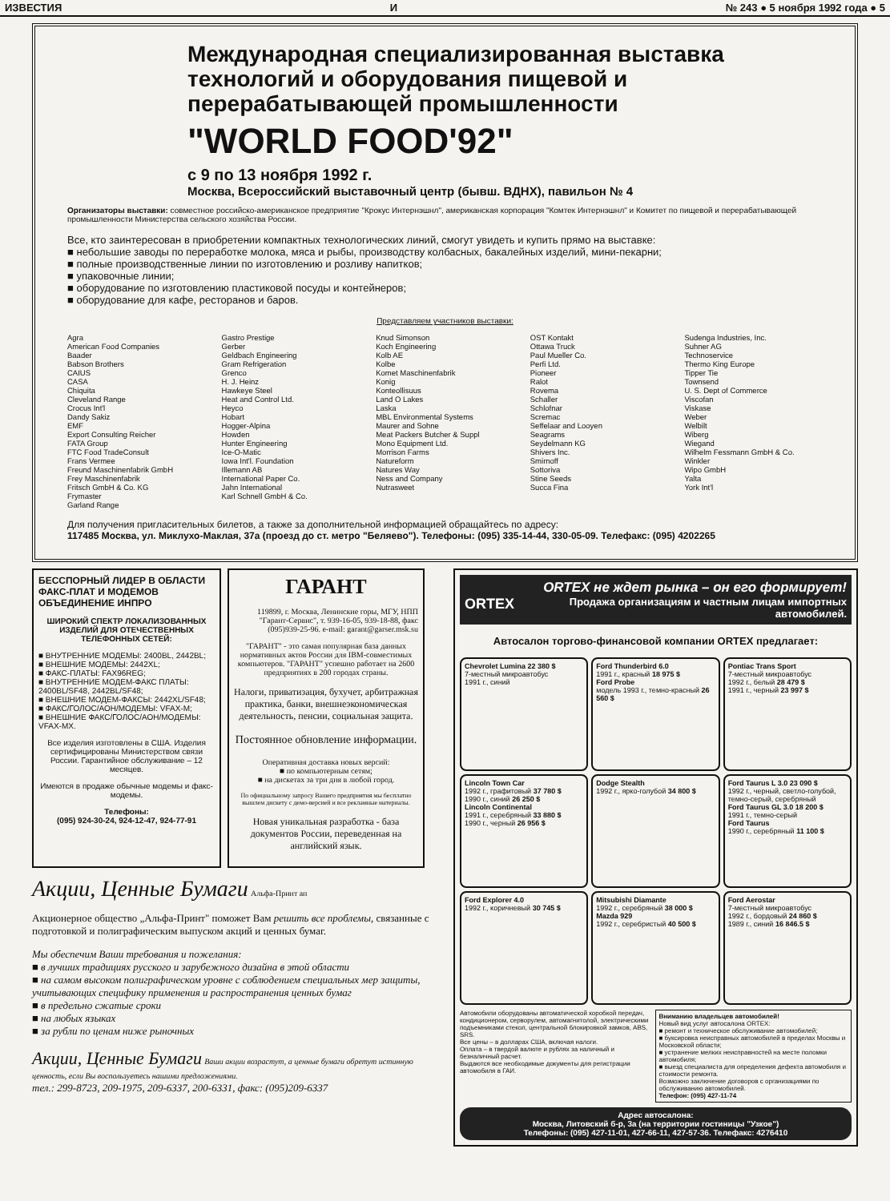ИЗВЕСТИЯ И № 243 ● 5 ноября 1992 года ● 5
Международная специализированная выставка технологий и оборудования пищевой и перерабатывающей промышленности
"WORLD FOOD'92"
с 9 по 13 ноября 1992 г.
Москва, Всероссийский выставочный центр (бывш. ВДНХ), павильон № 4
Организаторы выставки: совместное российско-американское предприятие "Крокус Интернэшнл", американская корпорация "Комтек Интернэшнл" и Комитет по пищевой и перерабатывающей промышленности Министерства сельского хозяйства России.
Все, кто заинтересован в приобретении компактных технологических линий, смогут увидеть и купить прямо на выставке:
■ небольшие заводы по переработке молока, мяса и рыбы, производству колбасных, бакалейных изделий, мини-пекарни;
■ полные производственные линии по изготовлению и розливу напитков;
■ упаковочные линии;
■ оборудование по изготовлению пластиковой посуды и контейнеров;
■ оборудование для кафе, ресторанов и баров.
Представляем участников выставки:
Agra
American Food Companies
Baader
Babson Brothers
CAIUS
CASA
Chiquita
Cleveland Range
Crocus Int'l
Dandy Sakiz
EMF
Export Consulting Reicher
FATA Group
FTC Food TradeConsult
Frans Vermee
Freund Maschinenfabrik GmbH
Frey Maschinenfabrik
Fritsch GmbH & Co. KG
Frymaster
Garland Range
Gastro Prestige
Gerber
Geldbach Engineering
Gram Refrigeration
Grenco
H. J. Heinz
Hawkeye Steel
Heat and Control Ltd.
Heyco
Hobart
Hogger-Alpina
Howden
Hunter Engineering
Ice-O-Matic
Iowa Int'l. Foundation
Illemann AB
International Paper Co.
Jahn International
Karl Schnell GmbH & Co.
Knud Simonson
Koch Engineering
Kolb AE
Kolbe
Komet Maschinenfabrik
Konig
Konteollisuus
Land O Lakes
Laska
MBL Environmental Systems
Maurer and Sohne
Meat Packers Butcher & Suppl
Mono Equipment Ltd.
Morrison Farms
Natureform
Natures Way
Ness and Company
Nutrasweet
OST Kontakt
Ottawa Truck
Paul Mueller Co.
Perfi Ltd.
Pioneer
Ralot
Rovema
Schaller
Schlofnar
Scremac
Seffelaar and Looyen
Seagrams
Seydelmann KG
Shivers Inc.
Smirnoff
Sottoriva
Stine Seeds
Succa Fina
Sudenga Industries, Inc.
Suhner AG
Technoservice
Thermo King Europe
Tipper Tie
Townsend
U. S. Dept of Commerce
Viscofan
Viskase
Weber
Welbilt
Wiberg
Wiegand
Wilhelm Fessmann GmbH & Co.
Winkler
Wipo GmbH
Yalta
York Int'l
Для получения пригласительных билетов, а также за дополнительной информацией обращайтесь по адресу:
117485 Москва, ул. Миклухо-Маклая, 37а (проезд до ст. метро "Беляево"). Телефоны: (095) 335-14-44, 330-05-09. Телефакс: (095) 4202265
БЕССПОРНЫЙ ЛИДЕР В ОБЛАСТИ ФАКС-ПЛАТ И МОДЕМОВ ОБЪЕДИНЕНИЕ ИНПРО
ШИРОКИЙ СПЕКТР ЛОКАЛИЗОВАННЫХ ИЗДЕЛИЙ ДЛЯ ОТЕЧЕСТВЕННЫХ ТЕЛЕФОННЫХ СЕТЕЙ:
■ ВНУТРЕННИЕ МОДЕМЫ: 2400BL, 2442BL;
■ ВНЕШНИЕ МОДЕМЫ: 2442XL;
■ ФАКС-ПЛАТЫ: FAX96REG;
■ ВНУТРЕННИЕ МОДЕМ-ФАКС ПЛАТЫ: 2400BL/SF48, 2442BL/SF48;
■ ВНЕШНИЕ МОДЕМ-ФАКСЫ: 2442XL/SF48;
■ ФАКС/ГОЛОС/АОН/МОДЕМЫ: VFAX-M;
■ ВНЕШНИЕ ФАКС/ГОЛОС/АОН/МОДЕМЫ: VFAX-MX.
Все изделия изготовлены в США. Изделия сертифицированы Министерством связи России. Гарантийное обслуживание – 12 месяцев.
Имеются в продаже обычные модемы и факс-модемы.
Телефоны:
(095) 924-30-24, 924-12-47, 924-77-91
ГАРАНТ
119899, г. Москва, Ленинские горы, МГУ, НПП "Гарант-Сервис", т. 939-16-05, 939-18-88, факс (095)939-25-96. e-mail: garant@garser.msk.su
"ГАРАНТ" - это самая популярная база данных нормативных актов России для IBM-совместимых компьютеров. "ГАРАНТ" успешно работает на 2600 предприятиях в 200 городах страны.
Налоги, приватизация, бухучет, арбитражная практика, банки, внешнеэкономическая деятельность, пенсии, социальная защита.
Постоянное обновление информации.
Оперативная доставка новых версий:
■ по компьютерным сетям;
■ на дискетах за три дня в любой город.
По официальному запросу Вашего предприятия мы бесплатно вышлем дискету с демо-версией и все рекламные материалы.
Новая уникальная разработка - база документов России, переведенная на английский язык.
Акции, Ценные Бумаги Альфа-Принт ап
Акционерное общество „Альфа-Принт" поможет Вам решить все проблемы, связанные с подготовкой и полиграфическим выпуском акций и ценных бумаг.
Мы обеспечим Ваши требования и пожелания:
■ в лучших традициях русского и зарубежного дизайна в этой области
■ на самом высоком полиграфическом уровне с соблюдением специальных мер защиты, учитывающих специфику применения и распространения ценных бумаг
■ в предельно сжатые сроки
■ на любых языках
■ за рубли по ценам ниже рыночных
Акции, Ценные Бумаги Ваши акции возрастут, а ценные бумаги обретут истинную ценность, если Вы воспользуетесь нашими предложениями.
тел.: 299-8723, 209-1975, 209-6337, 200-6331, факс: (095)209-6337
ORTEX не ждет рынка – он его формирует!
ORTEX Продажа организациям и частным лицам импортных автомобилей.
Автосалон торгово-финансовой компании ORTEX предлагает:
Chevrolet Lumina 22 380 $
7-местный микроавтобус
1991 г., синий
Ford Thunderbird 6.0
1991 г., красный 18 975 $
Ford Probe
модель 1993 г., темно-красный 26 560 $
Pontiac Trans Sport
7-местный микроавтобус
1992 г., белый 28 479 $
1991 г., черный 23 997 $
Lincoln Town Car
1992 г., графитовый 37 780 $
1990 г., синий 26 250 $
Lincoln Continental
1991 г., серебряный 33 880 $
1990 г., черный 26 956 $
Dodge Stealth
1992 г., ярко-голубой 34 800 $
Ford Taurus L 3.0 23 090 $
1992 г., черный, светло-голубой, темно-серый, серебряный
Ford Taurus GL 3.0 18 200 $
1991 г., темно-серый
Ford Taurus
1990 г., серебряный 11 100 $
Ford Explorer 4.0
1992 г., коричневый 30 745 $
Mitsubishi Diamante
1992 г., серебряный 38 000 $
Mazda 929
1992 г., серебристый 40 500 $
Ford Aerostar
7-местный микроавтобус
1992 г., бордовый 24 860 $
1989 г., синий 16 846.5 $
Автомобили оборудованы автоматической коробкой передач, кондиционером, серворулем, автомагнитолой, электрическими подъемниками стекол, центральной блокировкой замков, ABS, SRS.
Все цены – в долларах США, включая налоги.
Оплата – в твердой валюте и рублях за наличный и безналичный расчет.
Выдаются все необходимые документы для регистрации автомобиля в ГАИ.
Вниманию владельцев автомобилей!
Новый вид услуг автосалона ORTEX:
■ ремонт и техническое обслуживание автомобилей;
■ буксировка неисправных автомобилей в пределах Москвы и Московской области;
■ устранение мелких неисправностей на месте поломки автомобиля;
■ выезд специалиста для определения дефекта автомобиля и стоимости ремонта.
Возможно заключение договоров с организациями по обслуживанию автомобилей.
Телефон: (095) 427-11-74
Адрес автосалона:
Москва, Литовский б-р, 3а (на территории гостиницы "Узкое")
Телефоны: (095) 427-11-01, 427-66-11, 427-57-36. Телефакс: 4276410